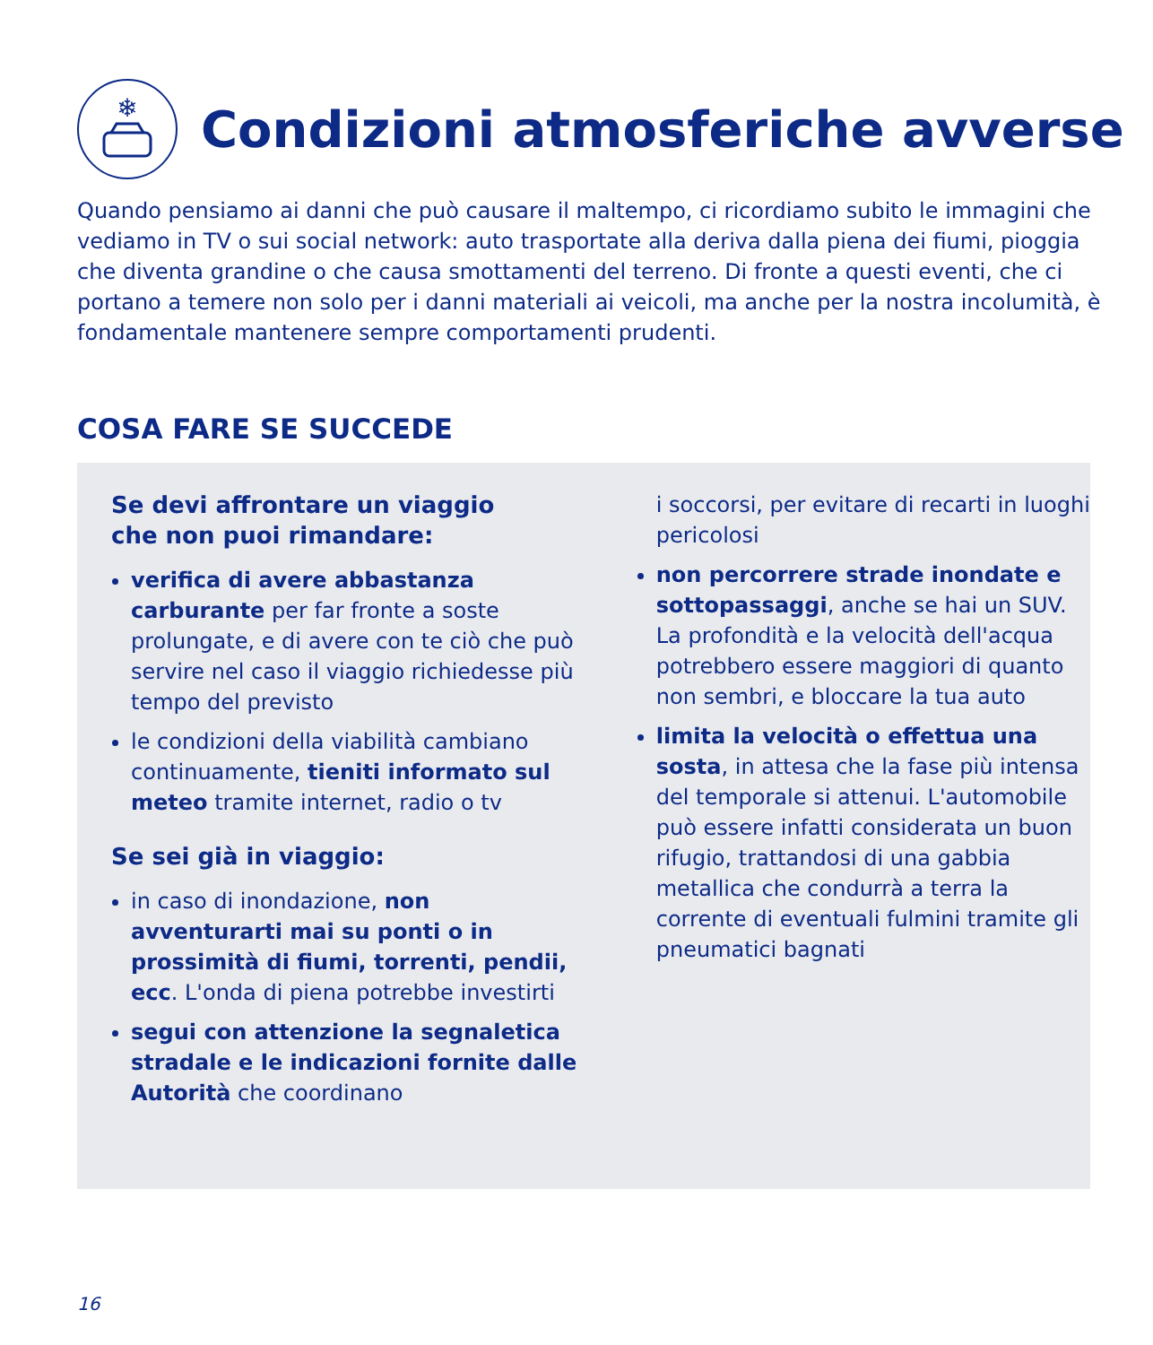❄
Condizioni atmosferiche avverse
Quando pensiamo ai danni che può causare il maltempo, ci ricordiamo subito le immagini che vediamo in TV o sui social network: auto trasportate alla deriva dalla piena dei fiumi, pioggia che diventa grandine o che causa smottamenti del terreno. Di fronte a questi eventi, che ci portano a temere non solo per i danni materiali ai veicoli, ma anche per la nostra incolumità, è fondamentale mantenere sempre comportamenti prudenti.
COSA FARE SE SUCCEDE
Se devi affrontare un viaggio
che non puoi rimandare:
verifica di avere abbastanza carburante per far fronte a soste prolungate, e di avere con te ciò che può servire nel caso il viaggio richiedesse più tempo del previsto
le condizioni della viabilità cambiano continuamente, tieniti informato sul meteo tramite internet, radio o tv
Se sei già in viaggio:
in caso di inondazione, non avventurarti mai su ponti o in prossimità di fiumi, torrenti, pendii, ecc. L'onda di piena potrebbe investirti
segui con attenzione la segnaletica stradale e le indicazioni fornite dalle Autorità che coordinano
i soccorsi, per evitare di recarti in luoghi pericolosi
non percorrere strade inondate e sottopassaggi, anche se hai un SUV. La profondità e la velocità dell'acqua potrebbero essere maggiori di quanto non sembri, e bloccare la tua auto
limita la velocità o effettua una sosta, in attesa che la fase più intensa del temporale si attenui. L'automobile può essere infatti considerata un buon rifugio, trattandosi di una gabbia metallica che condurrà a terra la corrente di eventuali fulmini tramite gli pneumatici bagnati
16